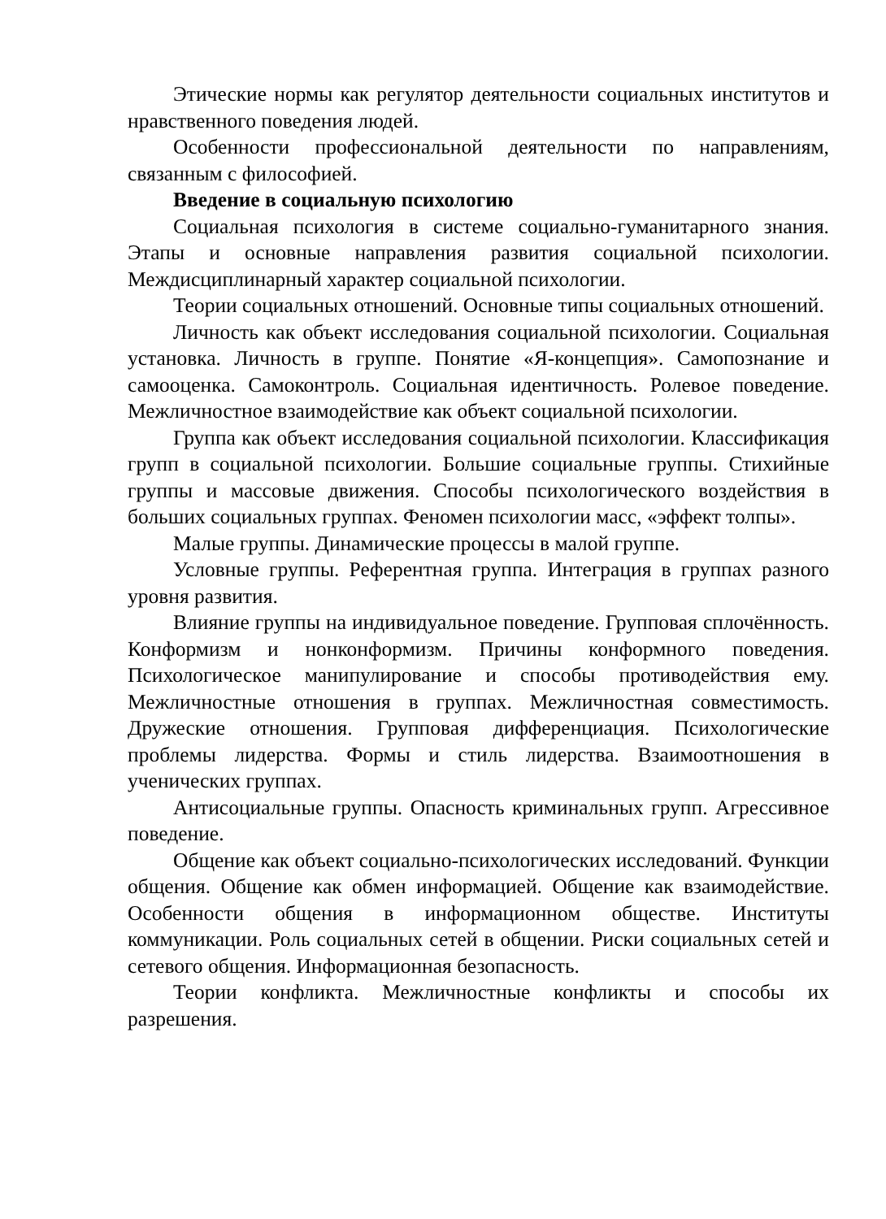Этические нормы как регулятор деятельности социальных институтов и нравственного поведения людей.
Особенности профессиональной деятельности по направлениям, связанным с философией.
Введение в социальную психологию
Социальная психология в системе социально-гуманитарного знания. Этапы и основные направления развития социальной психологии. Междисциплинарный характер социальной психологии.
Теории социальных отношений. Основные типы социальных отношений.
Личность как объект исследования социальной психологии. Социальная установка. Личность в группе. Понятие «Я-концепция». Самопознание и самооценка. Самоконтроль. Социальная идентичность. Ролевое поведение. Межличностное взаимодействие как объект социальной психологии.
Группа как объект исследования социальной психологии. Классификация групп в социальной психологии. Большие социальные группы. Стихийные группы и массовые движения. Способы психологического воздействия в больших социальных группах. Феномен психологии масс, «эффект толпы».
Малые группы. Динамические процессы в малой группе.
Условные группы. Референтная группа. Интеграция в группах разного уровня развития.
Влияние группы на индивидуальное поведение. Групповая сплочённость. Конформизм и нонконформизм. Причины конформного поведения. Психологическое манипулирование и способы противодействия ему. Межличностные отношения в группах. Межличностная совместимость. Дружеские отношения. Групповая дифференциация. Психологические проблемы лидерства. Формы и стиль лидерства. Взаимоотношения в ученических группах.
Антисоциальные группы. Опасность криминальных групп. Агрессивное поведение.
Общение как объект социально-психологических исследований. Функции общения. Общение как обмен информацией. Общение как взаимодействие. Особенности общения в информационном обществе. Институты коммуникации. Роль социальных сетей в общении. Риски социальных сетей и сетевого общения. Информационная безопасность.
Теории конфликта. Межличностные конфликты и способы их разрешения.